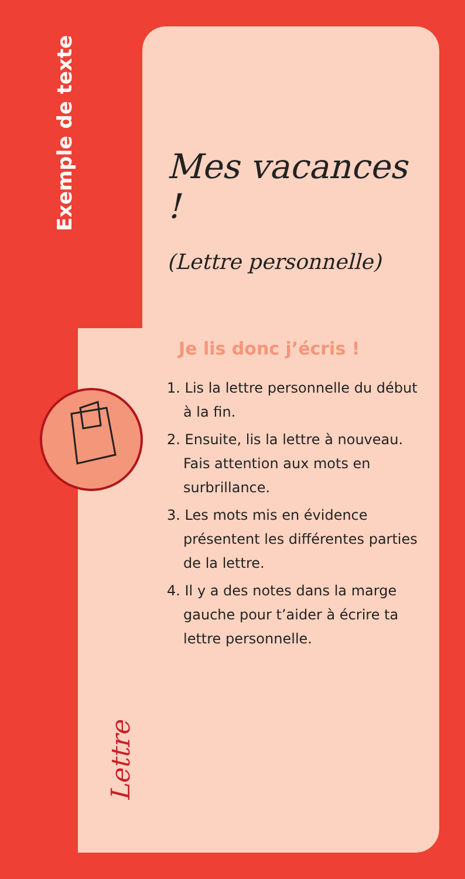Exemple de texte
Mes vacances !
(Lettre personnelle)
Je lis donc j’écris !
1. Lis la lettre personnelle du début à la fin.
2. Ensuite, lis la lettre à nouveau. Fais attention aux mots en surbrillance.
3. Les mots mis en évidence présentent les différentes parties de la lettre.
4. Il y a des notes dans la marge gauche pour t’aider à écrire ta lettre personnelle.
Lettre